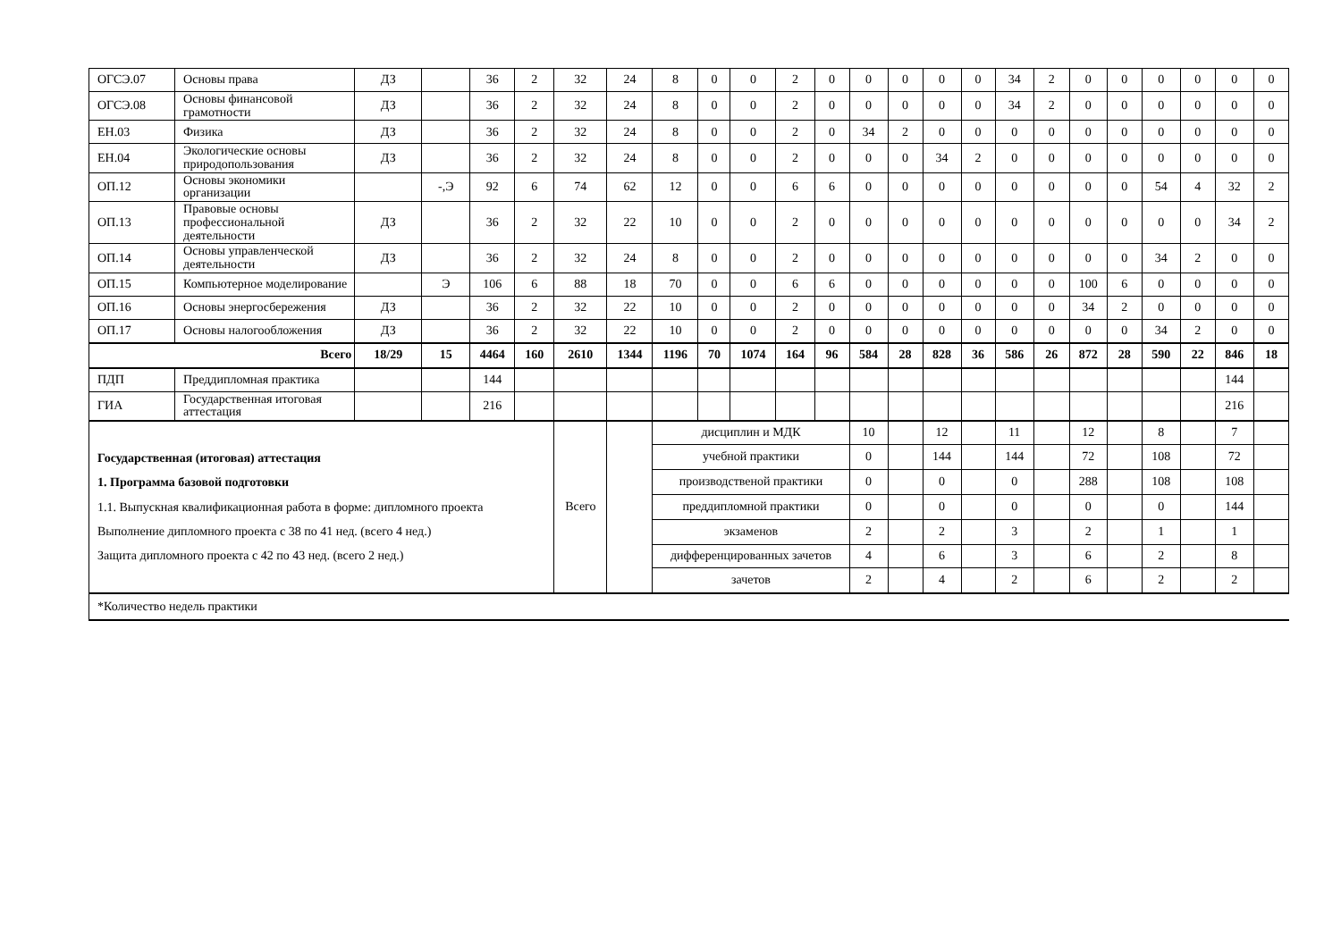| ОГСЭ.07 | Основы права | ДЗ | | 36 | 2 | 32 | 24 | 8 | 0 | 0 | 2 | 0 | 0 | 0 | 0 | 0 | 34 | 2 | 0 | 0 | 0 | 0 | 0 | 0 |
| ОГСЭ.08 | Основы финансовой грамотности | ДЗ | | 36 | 2 | 32 | 24 | 8 | 0 | 0 | 2 | 0 | 0 | 0 | 0 | 0 | 34 | 2 | 0 | 0 | 0 | 0 | 0 | 0 |
| ЕН.03 | Физика | ДЗ | | 36 | 2 | 32 | 24 | 8 | 0 | 0 | 2 | 0 | 34 | 2 | 0 | 0 | 0 | 0 | 0 | 0 | 0 | 0 | 0 | 0 |
| ЕН.04 | Экологические основы природопользования | ДЗ | | 36 | 2 | 32 | 24 | 8 | 0 | 0 | 2 | 0 | 0 | 0 | 34 | 2 | 0 | 0 | 0 | 0 | 0 | 0 | 0 | 0 |
| ОП.12 | Основы экономики организации | | -,Э | 92 | 6 | 74 | 62 | 12 | 0 | 0 | 6 | 6 | 0 | 0 | 0 | 0 | 0 | 0 | 0 | 0 | 54 | 4 | 32 | 2 |
| ОП.13 | Правовые основы профессиональной деятельности | ДЗ | | 36 | 2 | 32 | 22 | 10 | 0 | 0 | 2 | 0 | 0 | 0 | 0 | 0 | 0 | 0 | 0 | 0 | 0 | 0 | 34 | 2 |
| ОП.14 | Основы управленческой деятельности | ДЗ | | 36 | 2 | 32 | 24 | 8 | 0 | 0 | 2 | 0 | 0 | 0 | 0 | 0 | 0 | 0 | 0 | 0 | 34 | 2 | 0 | 0 |
| ОП.15 | Компьютерное моделирование | | Э | 106 | 6 | 88 | 18 | 70 | 0 | 0 | 6 | 6 | 0 | 0 | 0 | 0 | 0 | 0 | 100 | 6 | 0 | 0 | 0 | 0 |
| ОП.16 | Основы энергосбережения | ДЗ | | 36 | 2 | 32 | 22 | 10 | 0 | 0 | 2 | 0 | 0 | 0 | 0 | 0 | 0 | 0 | 34 | 2 | 0 | 0 | 0 | 0 |
| ОП.17 | Основы налогообложения | ДЗ | | 36 | 2 | 32 | 22 | 10 | 0 | 0 | 2 | 0 | 0 | 0 | 0 | 0 | 0 | 0 | 0 | 0 | 34 | 2 | 0 | 0 |
| Всего | | 18/29 | 15 | 4464 | 160 | 2610 | 1344 | 1196 | 70 | 1074 | 164 | 96 | 584 | 28 | 828 | 36 | 586 | 26 | 872 | 28 | 590 | 22 | 846 | 18 |
| ПДП | Преддипломная практика | | | 144 | | | | | | | | | | | | | | | | | | | 144 | |
| ГИА | Государственная итоговая аттестация | | | 216 | | | | | | | | | | | | | | | | | | | 216 | |
| Государственная (итоговая) аттестация 1. Программа базовой подготовки 1.1. Выпускная квалификационная работа в форме: дипломного проекта Выполнение дипломного проекта с 38 по 41 нед. (всего 4 нед.) Защита дипломного проекта с 42 по 43 нед. (всего 2 нед.) | | | | | | Всего | | дисциплин и МДК | | | | | 10 | | 12 | | 11 | | 12 | | 8 | | 7 | |
| | | | | | | | | учебной практики | | | | | 0 | | 144 | | 144 | | 72 | | 108 | | 72 | |
| | | | | | | | | производственой практики | | | | | 0 | | 0 | | 0 | | 288 | | 108 | | 108 | |
| | | | | | | | | преддипломной практики | | | | | 0 | | 0 | | 0 | | 0 | | 0 | | 144 | |
| | | | | | | | | экзаменов | | | | | 2 | | 2 | | 3 | | 2 | | 1 | | 1 | |
| | | | | | | | | дифференцированных зачетов | | | | | 4 | | 6 | | 3 | | 6 | | 2 | | 8 | |
| | | | | | | | | зачетов | | | | | 2 | | 4 | | 2 | | 6 | | 2 | | 2 | |
| *Количество недель практики | | | | | | | | | | | | | | | | | | | | | | | | |